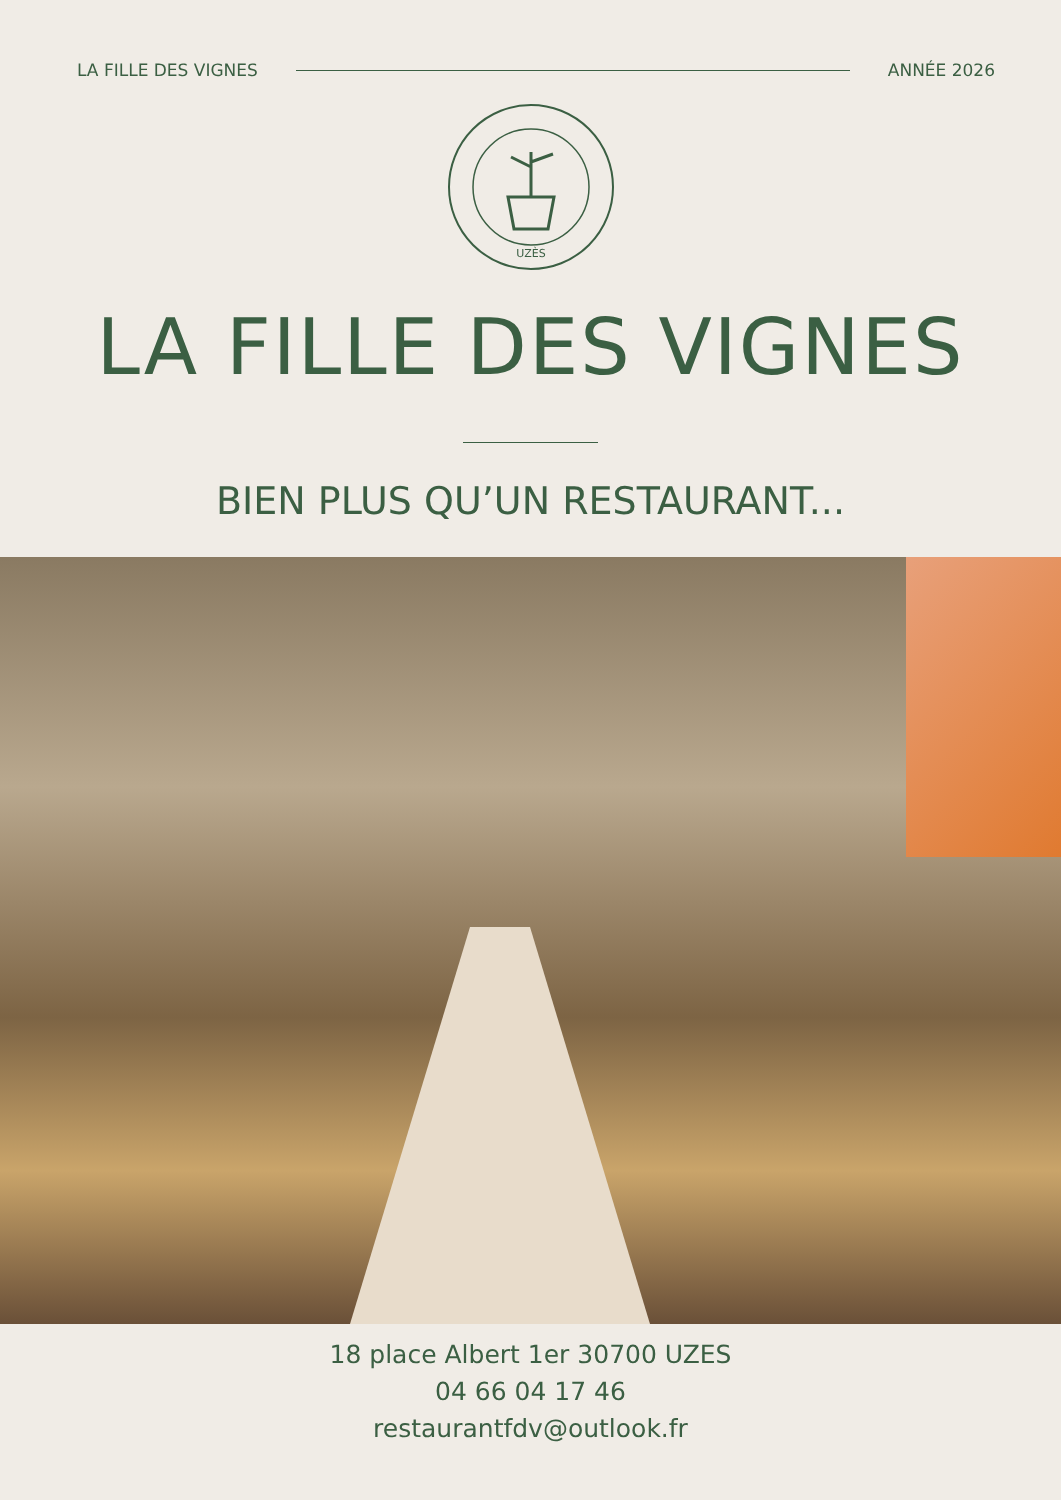LA FILLE DES VIGNES ANNÉE 2026
UZÈS
LA FILLE DES VIGNES
BIEN PLUS QU’UN RESTAURANT...
18 place Albert 1er 30700 UZES
04 66 04 17 46
restaurantfdv@outlook.fr